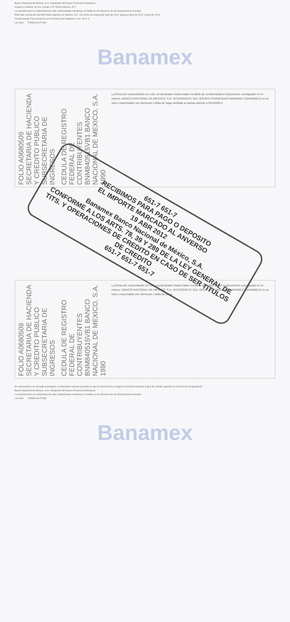Banco Nacional de México, S.A. Integrante del Grupo Financiero Banamex
Isabel la Católica 44 Col. Centro C.P. 06000 México, D.F.
La reproducción no autorizada de este comprobante constituye un delito en los términos de las disposiciones fiscales
Este folio consta de 164,850 folios impreso en México, D.F. con fecha de impresión abril de 2011 vigencia abril de 2011 a abril de 2013
Comprobante Fiscal impreso por Formas para Negocios, S.A. de C.V.
Los Dos FONDA AUT-308
Banamex
FOLIO A0680509 SECRETARIA DE HACIENDA Y CREDITO PUBLICO SUBSECRETARIA DE INGRESOS
CEDULA DE REGISTRO FEDERAL DE CONTRIBUYENTES BNM840515VB1 BANCO NACIONAL DE MEXICO, S.A. 1990
La firma del comprobante en este comprobante indica haber recibido de conformidad el documento consignado en el mismo. BANCO NACIONAL DE MEXICO, S.A. INTEGRANTE DEL GRUPO FINANCIERO BANAMEX (BANAMEX) no se hace responsable por demoras o falta de pago debidas a causas ajenas a BANAMEX.
651-7 651-7
RECIBIMOS PARA PAGO O DEPOSITO
EL IMPORTE MARCADO AL ANVERSO
19 ABR 2012
Banamex Banco Nacional de México, S.A.
CONFORME A LOS ARTS. 78, 39 Y 289 DE LA LEY GENERAL DE TITS. Y OPERACIONES DE CREDITO EN CASO DE SER TITULOS DE CREDITO
651-7 651-7 651-7
FOLIO A0680509 SECRETARIA DE HACIENDA Y CREDITO PUBLICO SUBSECRETARIA DE INGRESOS
CEDULA DE REGISTRO FEDERAL DE CONTRIBUYENTES BNM840515VB1 BANCO NACIONAL DE MEXICO, S.A. 1990
La firma del comprobante en este comprobante indica haber recibido de conformidad el documento consignado en el mismo. BANCO NACIONAL DE MEXICO, S.A. INTEGRANTE DEL GRUPO FINANCIERO BANAMEX (BANAMEX) no se hace responsable por demoras o falta de pago.
En operaciones en moneda extranjera, el solicitante está de acuerdo en que la devolución se haga en moneda nacional al tipo de cambio vigente en la fecha de la liquidación.
Banco Nacional de México, S.A. Integrante del Grupo Financiero Banamex
La reproducción no autorizada de este comprobante constituye un delito en los términos de las disposiciones fiscales
Los Dos FONDA AUT-308
Banamex